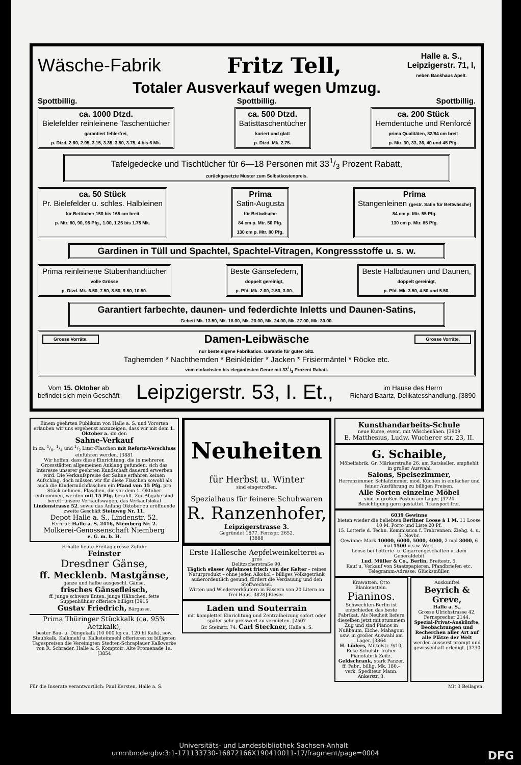Wäsche-Fabrik Fritz Tell, Halle a. S.,
Leipzigerstr. 71, I,
neben Bankhaus Apelt.
Totaler Ausverkauf wegen Umzug.
Spottbillig. Spottbillig. Spottbillig.
ca. 1000 Dtzd.
Bielefelder reinleinene Taschentücher
garantiert fehlerfrei,
p. Dtzd. 2.60, 2.95, 3.15, 3.35, 3.50, 3.75, 4 bis 6 Mk.
ca. 500 Dtzd.
Batisttaschentücher
kariert und glatt
p. Dtzd. Mk. 2.75.
ca. 200 Stück
Hemdentuche und Renforcé
prima Qualitäten, 82/84 cm breit
p. Mtr. 30, 33, 36, 40 und 45 Pfg.
Tafelgedecke und Tischtücher für 6—18 Personen mit 331/3 Prozent Rabatt,
zurückgesetzte Muster zum Selbstkostenpreis.
ca. 50 Stück
Pr. Bielefelder u. schles. Halbleinen
für Bettücher 150 bis 165 cm breit
p. Mtr. 80, 90, 95 Pfg., 1.00, 1.25 bis 1.75 Mk.
Prima
Satin-Augusta
für Bettwäsche
84 cm p. Mtr. 50 Pfg.
130 cm p. Mtr. 80 Pfg.
Prima
Stangenleinen (gestr. Satin für Bettwäsche)
84 cm p. Mtr. 55 Pfg.
130 cm p. Mtr. 85 Pfg.
Gardinen in Tüll und Spachtel, Spachtel-Vitragen, Kongressstoffe u. s. w.
Prima reinleinene Stubenhandtücher
volle Grösse
p. Dtzd. Mk. 6.50, 7.50, 8.50, 9.50, 10.50.
Beste Gänsefedern,
doppelt gereinigt,
p. Pfd. Mk. 2.00, 2.50, 3.00.
Beste Halbdaunen und Daunen,
doppelt gereinigt,
p. Pfd. Mk. 3.50, 4.50 und 5.50.
Garantiert farbechte, daunen- und federdichte Inletts und Daunen-Satins,
Gebett Mk. 13.50, Mk. 18.00, Mk. 20.00, Mk. 24.00, Mk. 27.00, Mk. 30.00.
Grosse Vorräte. Damen-Leibwäsche Grosse Vorräte.
nur beste eigene Fabrikation. Garantie für guten Sitz.
Taghemden * Nachthemden * Beinkleider * Jacken * Frisiermäntel * Röcke etc.
vom einfachsten bis elegantesten Genre mit 331/3 Prozent Rabatt.
Vom 15. Oktober ab
befindet sich mein Geschäft Leipzigerstr. 53, I. Et., im Hause des Herrn
Richard Baartz, Delikatesshandlung. [3890
Einem geehrten Publikum von Halle a. S. und Vororten erlauben wir uns ergebenst anzuzeigen, dass wir mit dem 1. Oktober a. cr. den
Sahne-Verkauf
in ca. 1/8, 1/4 und 1/2 Liter-Flaschen mit Reform-Verschluss einführen werden. [3881
Wir hoffen, dass diese Einrichtung, die in mehreren Grossstädten allgemeinen Anklang gefunden, sich das Interesse unserer geehrten Kundschaft dauernd erwerben wird. Die Verkaufspreise der Sahne erfahren keinen Aufschlag, doch müssen wir für diese Flaschen sowohl als auch die Kindermilchflaschen ein Pfand von 15 Pfg. pro Stück nehmen. Flaschen, die vor dem 1. Oktober entnommen, werden mit 15 Pfg. bezahlt. Zur Abgabe sind bereit: unsere Verkaufswagen, das Verkaufslokal Lindenstrasse 52, sowie das Anfang Oktober zu eröffnende zweite Geschäft Steinweg Nr. 11.
Depot Halle a. S., Lindenstr. 52.
Fernruf: Halle a. S. 2416, Niemberg Nr. 2.
Molkerei-Genossenschaft Niemberg
e. G. m. b. H.
Erhalte heute Freitag grosse Zufuhr
Feinster
Dresdner Gänse,
ff. Mecklenb. Mastgänse,
ganze und halbe ausgeschl. Gänse,
frisches Gänsefleisch,
ff. junge schwere Enten, junge Hähnchen, fette Suppenhühner offeriere billigst [3915
Gustav Friedrich, Bärgasse.
Prima Thüringer Stückkalk (ca. 95% Aetzkalk),
bester Bau- u. Düngekalk (10 000 kg ca. 120 hl Kalk), sow. Staubkalk, Kalkmehl u. Kalksteinmehl offerieren zu billigsten Tagespreisen die Vereinigten Stedten-Schraplauer Kalkwerke von R. Schrader, Halle a. S. Komptoir: Alte Promenade 1a. [3854
Neuheiten
für Herbst u. Winter
sind eingetroffen.
Spezialhaus für feinere Schuhwaren
R. Ranzenhofer,
Leipzigerstrasse 3.
Gegründet 1877. Fernspr. 2652.
[3888
Erste Hallesche Aepfelweinkelterei en gros
Delitzscherstraße 90.
Täglich süsser Apfelmost frisch von der Kelter – reines Naturprodukt – ohne jeden Alkohol – billiges Volksgetränk außerordentlich gesund, fördert die Verdauung und den Stoffwechsel.
Wirten und Wiederverkäufern in Fässern von 20 Litern an frei Haus. 3828] Rieser.
Laden und Souterrain
mit kompletter Einrichtung und Zentralheizung sofort oder später sehr preiswert zu vermieten. [2507
Gr. Steinstr. 74. Carl Steckner, Halle a. S.
Kunsthandarbeits-Schule
neue Kurse, event. mit Wäschenähen. [3909
E. Matthesius, Ludw. Wucherer str. 23, II.
G. Schaible,
Möbelfabrik, Gr. Märkerstraße 26, am Ratskeller, empfiehlt in großer Auswahl
Salons, Speisezimmer,
Herrenzimmer, Schlafzimmer, mod. Küchen in einfacher und feiner Ausführung zu billigen Preisen.
Alle Sorten einzelne Möbel
sind in großen Posten am Lager. [3724
Besichtigung gern gestattet. Transport frei.
6039 Gewinne
bieten wieder die beliebten Berliner Loose à 1 M. 11 Loose 10 M. Porto und Liste 20 Pf.
15. Lotterie d. Techn. Kommission f. Trabrennen. Ziehg. 4. u. 5. Novbr.
Gewinne: Mark 10000, 6000, 5000, 4000, 2 mal 3000, 6 mal 1500 u.s.w. Wert.
Loose bei Lotterie- u. Cigarrengeschäften u. dem Generaldebit
Lud. Müller & Co., Berlin, Breitestr. 5.
Kauf u. Verkauf von Staatspapieren, Pfandbriefen etc.
Telegramm-Adresse: Glücksmüller.
Krawatten. Otto Blankenstein.
Pianinos.
Schwechten-Berlin ist entschieden das beste Fabrikat. Als Neuheit liefere dieselben jetzt mit stummem Zug und sind Pianos in Nußbaum, Eiche, Mahagoni usw. in großer Auswahl am Lager. [3864
H. Lüders, Mittelstr. 9/10, Ecke Schulstr. früher Pianofabrik Zeitz.
Geldschrank, stark Panzer, ff. Fabr., billig, Mk. 180.– verk. Spediteur Mann, Ankerstr. 3.
Auskunftei
Beyrich & Greve,
Halle a. S.,
Grosse Ulrichstrasse 42.
Fernsprecher 2144.
Spezial-Privat-Auskünfte, Beobachtungen und Recherchen aller Art auf alle Plätze der Welt werden äusserst prompt und gewissenhaft erledigt. [3730
Für die Inserate verantwortlich: Paul Kersten, Halle a. S. Mit 3 Beilagen.
Universitäts- und Landesbibliothek Sachsen-Anhalt
urn:nbn:de:gbv:3:1-171133730-16872166X190410011-17/fragment/page=0004 DFG